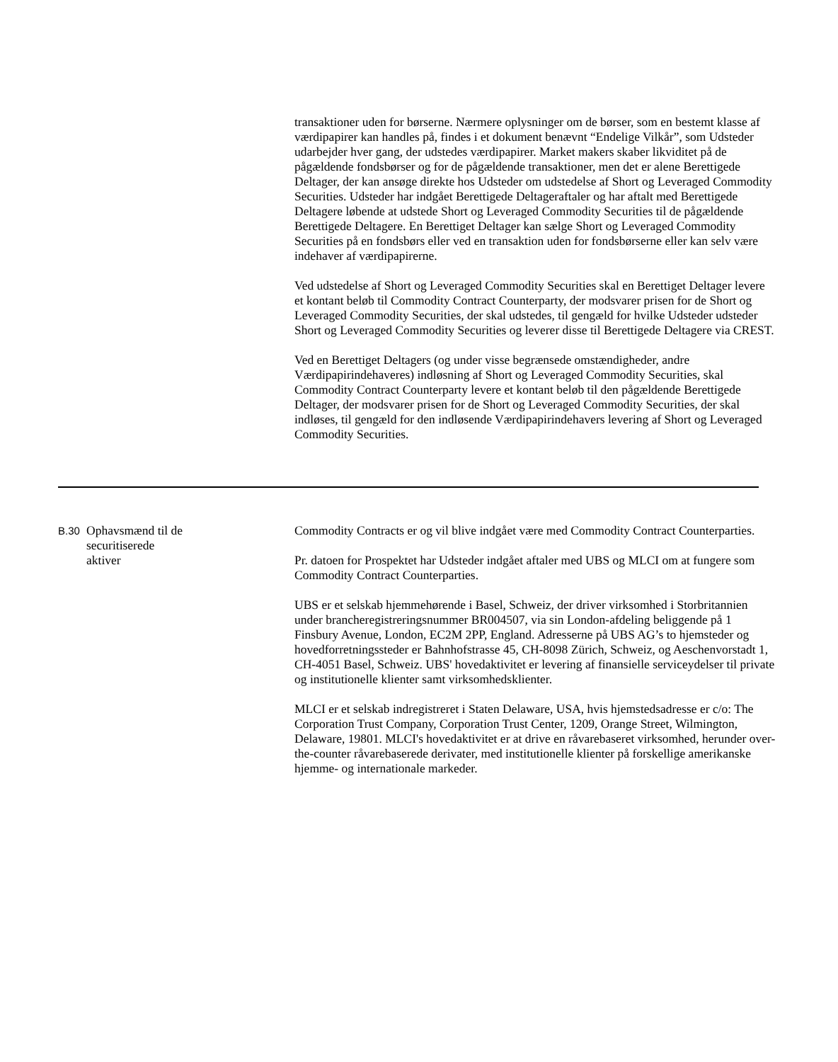transaktioner uden for børserne. Nærmere oplysninger om de børser, som en bestemt klasse af værdipapirer kan handles på, findes i et dokument benævnt “Endelige Vilkår”, som Udsteder udarbejder hver gang, der udstedes værdipapirer. Market makers skaber likviditet på de pågældende fondsbørser og for de pågældende transaktioner, men det er alene Berettigede Deltager, der kan ansøge direkte hos Udsteder om udstedelse af Short og Leveraged Commodity Securities. Udsteder har indgået Berettigede Deltageraftaler og har aftalt med Berettigede Deltagere løbende at udstede Short og Leveraged Commodity Securities til de pågældende Berettigede Deltagere. En Berettiget Deltager kan sælge Short og Leveraged Commodity Securities på en fondsbørs eller ved en transaktion uden for fondsbørserne eller kan selv være indehaver af værdipapirerne.
Ved udstedelse af Short og Leveraged Commodity Securities skal en Berettiget Deltager levere et kontant beløb til Commodity Contract Counterparty, der modsvarer prisen for de Short og Leveraged Commodity Securities, der skal udstedes, til gengæld for hvilke Udsteder udsteder Short og Leveraged Commodity Securities og leverer disse til Berettigede Deltagere via CREST.
Ved en Berettiget Deltagers (og under visse begrænsede omstændigheder, andre Værdipapirindehaveres) indløsning af Short og Leveraged Commodity Securities, skal Commodity Contract Counterparty levere et kontant beløb til den pågældende Berettigede Deltager, der modsvarer prisen for de Short og Leveraged Commodity Securities, der skal indløses, til gengæld for den indløsende Værdipapirindehavers levering af Short og Leveraged Commodity Securities.
B.30
Ophavsmænd til de
securitiserede
aktiver
Commodity Contracts er og vil blive indgået være med Commodity Contract Counterparties.
Pr. datoen for Prospektet har Udsteder indgået aftaler med UBS og MLCI om at fungere som Commodity Contract Counterparties.
UBS er et selskab hjemmehørende i Basel, Schweiz, der driver virksomhed i Storbritannien under brancheregistreringsnummer BR004507, via sin London-afdeling beliggende på 1 Finsbury Avenue, London, EC2M 2PP, England. Adresserne på UBS AG’s to hjemsteder og hovedforretningssteder er Bahnhofstrasse 45, CH-8098 Zürich, Schweiz, og Aeschenvorstadt 1, CH-4051 Basel, Schweiz. UBS' hovedaktivitet er levering af finansielle serviceydelser til private og institutionelle klienter samt virksomhedsklienter.
MLCI er et selskab indregistreret i Staten Delaware, USA, hvis hjemstedsadresse er c/o: The Corporation Trust Company, Corporation Trust Center, 1209, Orange Street, Wilmington, Delaware, 19801. MLCI's hovedaktivitet er at drive en råvarebaseret virksomhed, herunder over-the-counter råvarebaserede derivater, med institutionelle klienter på forskellige amerikanske hjemme- og internationale markeder.